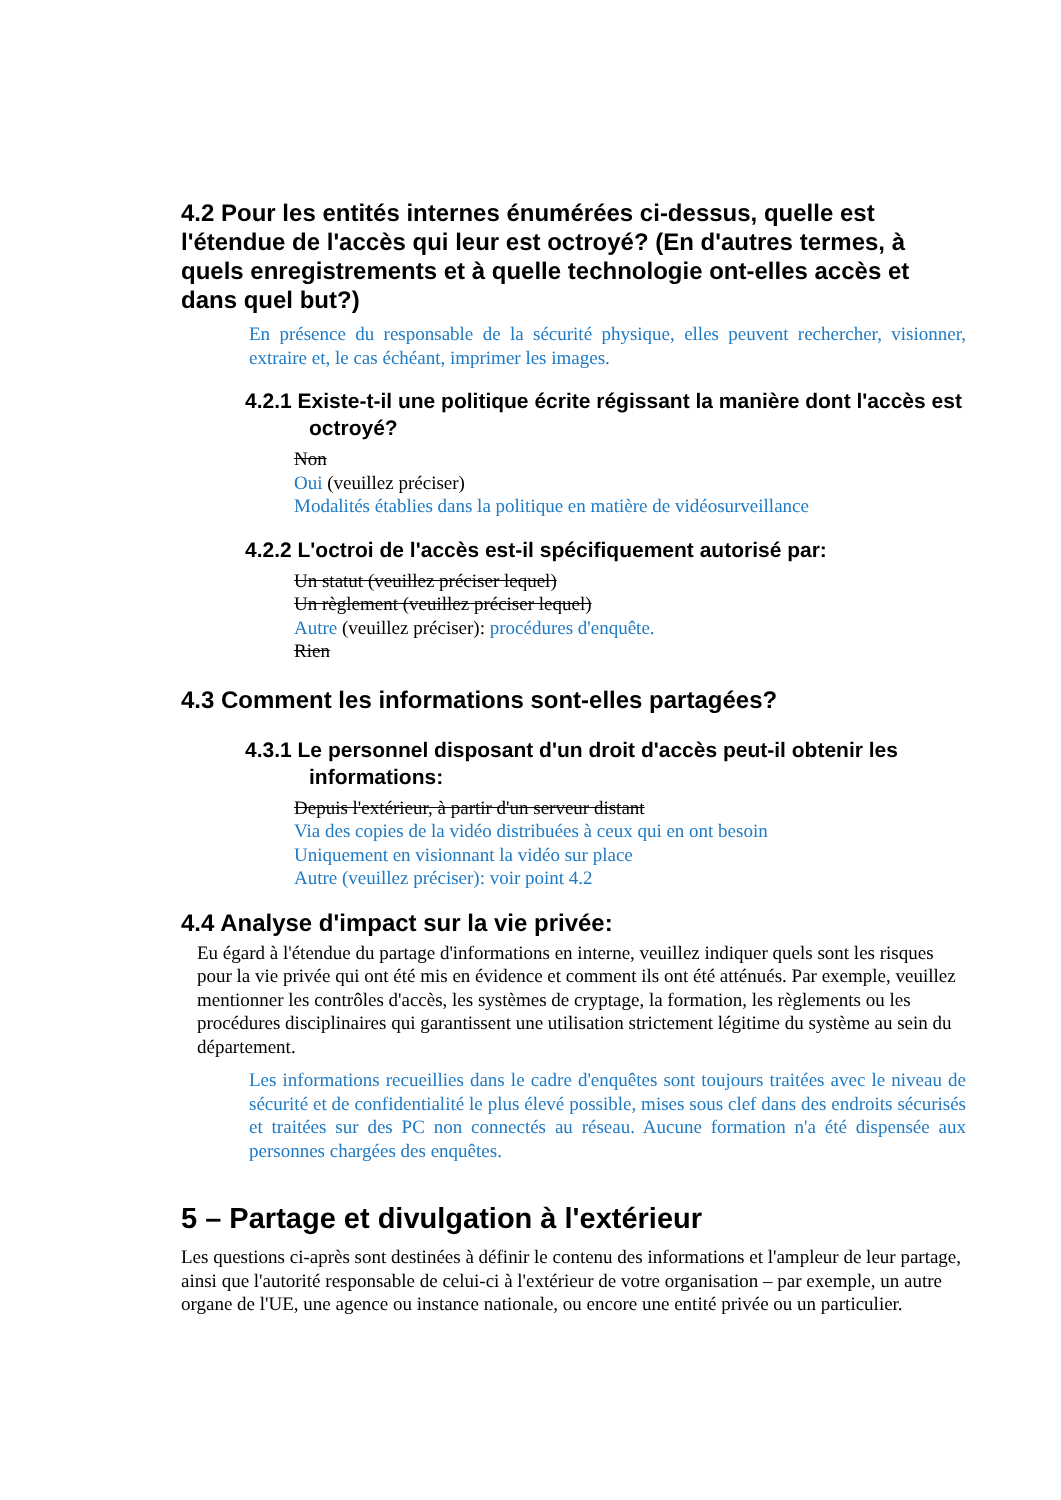4.2 Pour les entités internes énumérées ci-dessus, quelle est l'étendue de l'accès qui leur est octroyé? (En d'autres termes, à quels enregistrements et à quelle technologie ont-elles accès et dans quel but?)
En présence du responsable de la sécurité physique, elles peuvent rechercher, visionner, extraire et, le cas échéant, imprimer les images.
4.2.1 Existe-t-il une politique écrite régissant la manière dont l'accès est octroyé?
Non
Oui (veuillez préciser)
Modalités établies dans la politique en matière de vidéosurveillance
4.2.2 L'octroi de l'accès est-il spécifiquement autorisé par:
Un statut (veuillez préciser lequel)
Un règlement (veuillez préciser lequel)
Autre (veuillez préciser): procédures d'enquête.
Rien
4.3 Comment les informations sont-elles partagées?
4.3.1 Le personnel disposant d'un droit d'accès peut-il obtenir les informations:
Depuis l'extérieur, à partir d'un serveur distant
Via des copies de la vidéo distribuées à ceux qui en ont besoin
Uniquement en visionnant la vidéo sur place
Autre (veuillez préciser): voir point 4.2
4.4 Analyse d'impact sur la vie privée:
Eu égard à l'étendue du partage d'informations en interne, veuillez indiquer quels sont les risques pour la vie privée qui ont été mis en évidence et comment ils ont été atténués. Par exemple, veuillez mentionner les contrôles d'accès, les systèmes de cryptage, la formation, les règlements ou les procédures disciplinaires qui garantissent une utilisation strictement légitime du système au sein du département.
Les informations recueillies dans le cadre d'enquêtes sont toujours traitées avec le niveau de sécurité et de confidentialité le plus élevé possible, mises sous clef dans des endroits sécurisés et traitées sur des PC non connectés au réseau. Aucune formation n'a été dispensée aux personnes chargées des enquêtes.
5 – Partage et divulgation à l'extérieur
Les questions ci-après sont destinées à définir le contenu des informations et l'ampleur de leur partage, ainsi que l'autorité responsable de celui-ci à l'extérieur de votre organisation – par exemple, un autre organe de l'UE, une agence ou instance nationale, ou encore une entité privée ou un particulier.